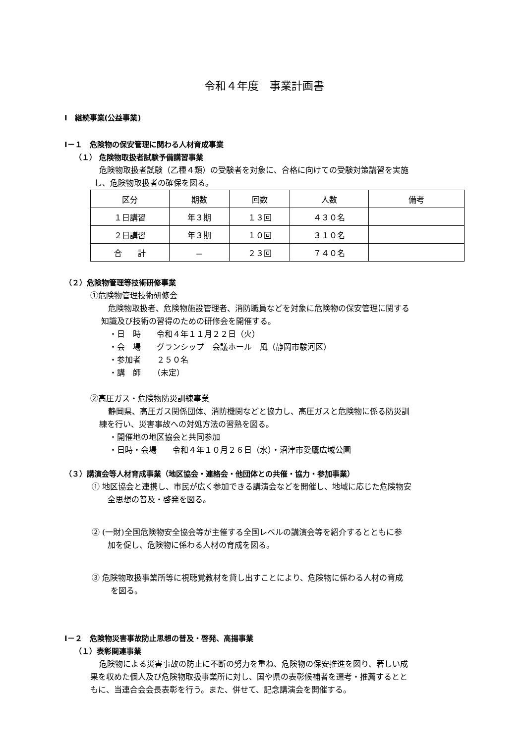令和４年度　事業計画書
Ⅰ　継続事業(公益事業)
Ⅰ－１　危険物の保安管理に関わる人材育成事業
（１） 危険物取扱者試験予備講習事業
危険物取扱者試験（乙種４類）の受験者を対象に、合格に向けての受験対策講習を実施
し、危険物取扱者の確保を図る。
| 区分 | 期数 | 回数 | 人数 | 備考 |
| --- | --- | --- | --- | --- |
| １日講習 | 年３期 | １３回 | ４３０名 | |
| ２日講習 | 年３期 | １０回 | ３１０名 | |
| 合 計 | － | ２３回 | ７４０名 | |
（２）危険物管理等技術研修事業
①危険物管理技術研修会
危険物取扱者、危険物施設管理者、消防職員などを対象に危険物の保安管理に関する
知識及び技術の習得のための研修会を開催する。
・日　時　　令和４年１１月２２日（火）
・会　場　　グランシップ　会議ホール　風（静岡市駿河区）
・参加者　　２５０名
・講　師　　（未定）
②高圧ガス・危険物防災訓練事業
静岡県、高圧ガス関係団体、消防機関などと協力し、高圧ガスと危険物に係る防災訓
練を行い、災害事故への対処方法の習熟を図る。
・開催地の地区協会と共同参加
・日時・会場　　令和４年１０月２６日（水）・沼津市愛鷹広域公園
（３）講演会等人材育成事業（地区協会・連絡会・他団体との共催・協力・参加事業）
① 地区協会と連携し、市民が広く参加できる講演会などを開催し、地域に応じた危険物安
全思想の普及・啓発を図る。
② (一財)全国危険物安全協会等が主催する全国レベルの講演会等を紹介するとともに参
加を促し、危険物に係わる人材の育成を図る。
③ 危険物取扱事業所等に視聴覚教材を貸し出すことにより、危険物に係わる人材の育成
を図る。
Ⅰ－２　危険物災害事故防止思想の普及・啓発、高揚事業
（１）表彰関連事業
危険物による災害事故の防止に不断の努力を重ね、危険物の保安推進を図り、著しい成
果を収めた個人及び危険物取扱事業所に対し、国や県の表彰候補者を選考・推薦するとと
もに、当連合会会長表彰を行う。また、併せて、記念講演会を開催する。